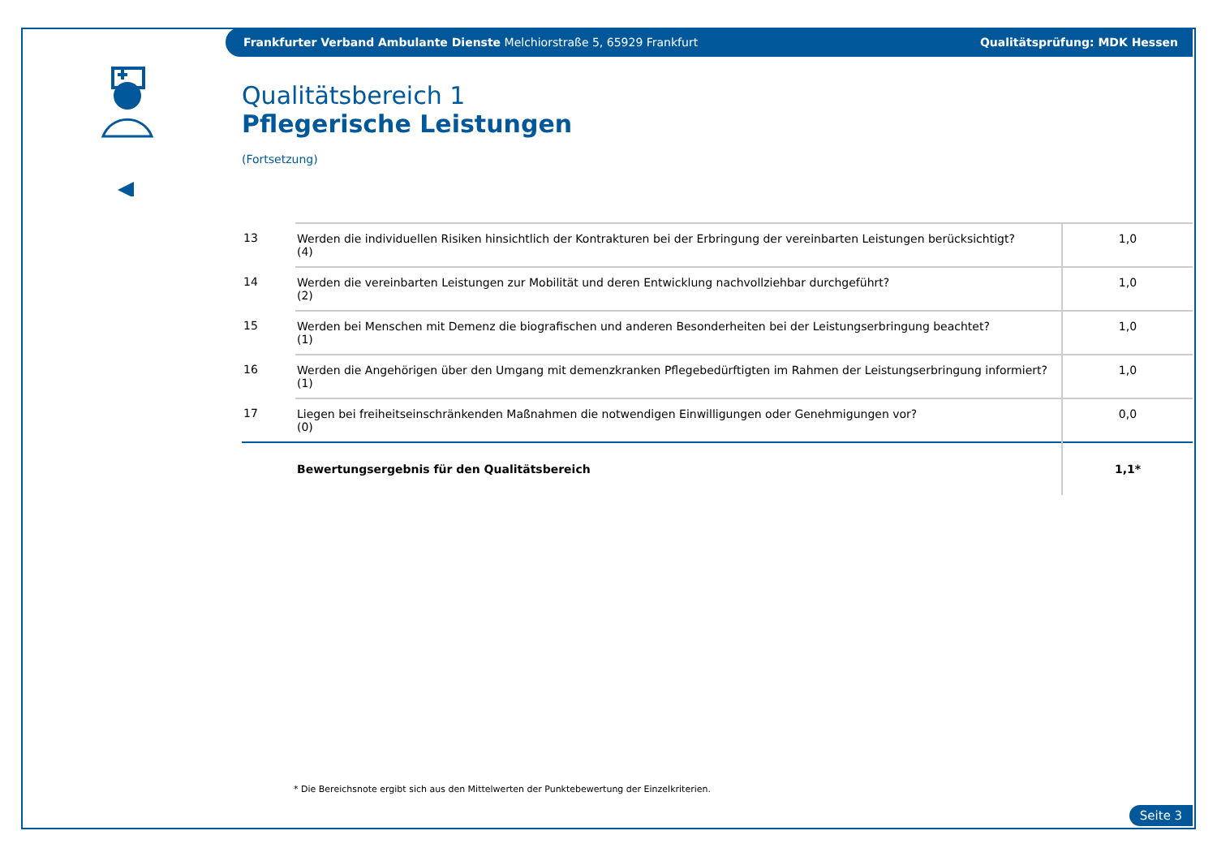Frankfurter Verband Ambulante Dienste Melchiorstraße 5, 65929 Frankfurt Qualitätsprüfung: MDK Hessen
Qualitätsbereich 1
Pflegerische Leistungen
(Fortsetzung)
| 13 | Werden die individuellen Risiken hinsichtlich der Kontrakturen bei der Erbringung der vereinbarten Leistungen berücksichtigt? (4) | 1,0 |
| 14 | Werden die vereinbarten Leistungen zur Mobilität und deren Entwicklung nachvollziehbar durchgeführt? (2) | 1,0 |
| 15 | Werden bei Menschen mit Demenz die biografischen und anderen Besonderheiten bei der Leistungserbringung beachtet? (1) | 1,0 |
| 16 | Werden die Angehörigen über den Umgang mit demenzkranken Pflegebedürftigten im Rahmen der Leistungserbringung informiert? (1) | 1,0 |
| 17 | Liegen bei freiheitseinschränkenden Maßnahmen die notwendigen Einwilligungen oder Genehmigungen vor? (0) | 0,0 |
| | Bewertungsergebnis für den Qualitätsbereich | 1,1* |
* Die Bereichsnote ergibt sich aus den Mittelwerten der Punktebewertung der Einzelkriterien.
Seite 3